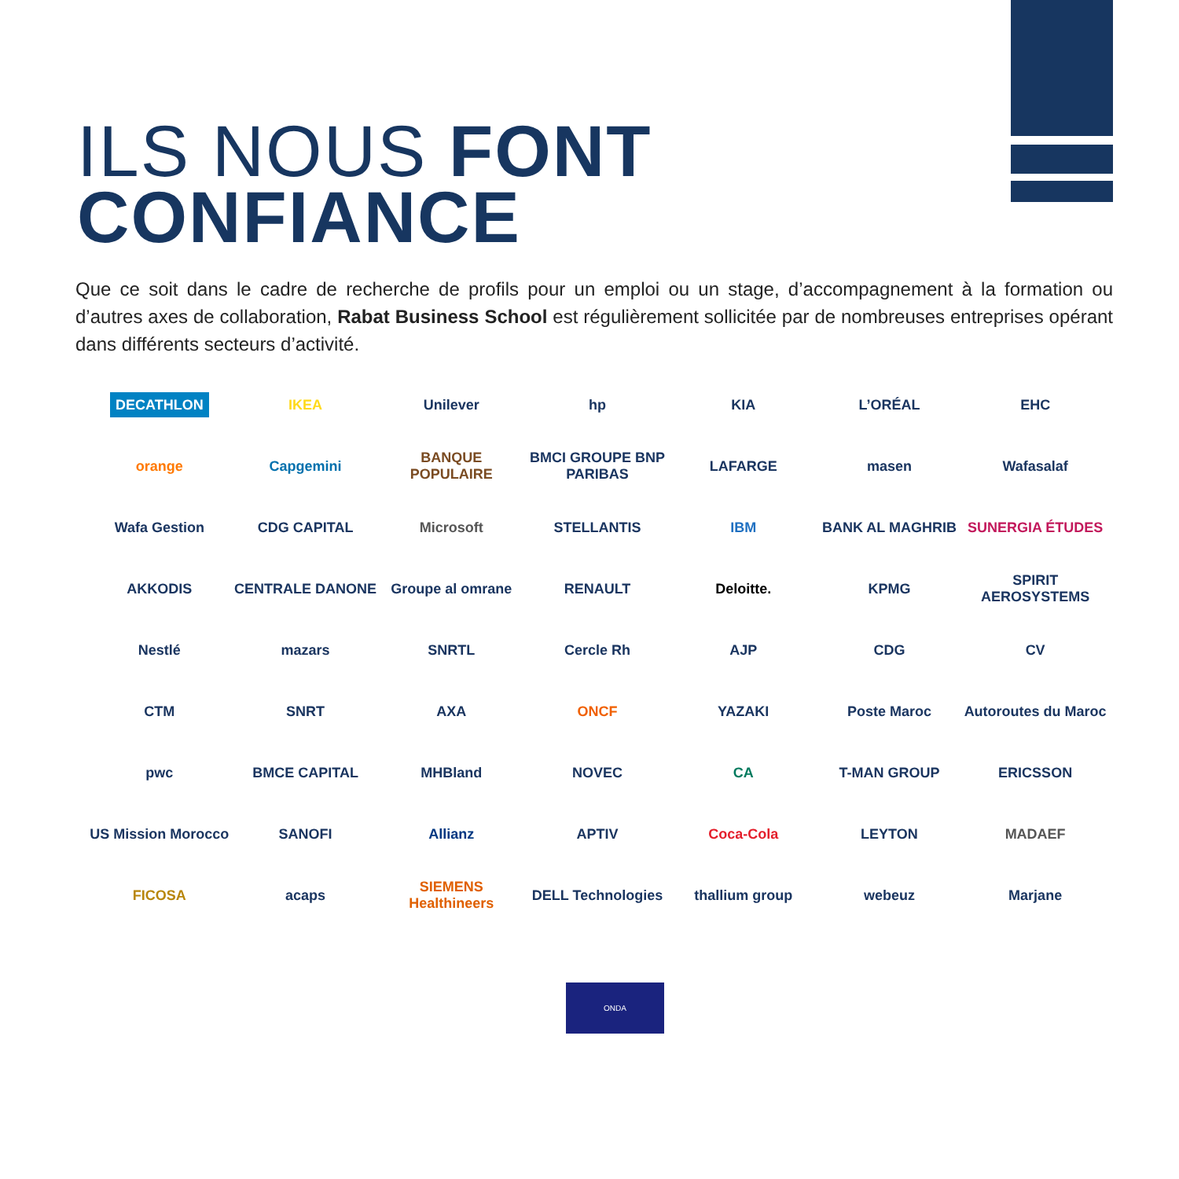ILS NOUS FONT
CONFIANCE
Que ce soit dans le cadre de recherche de profils pour un emploi ou un stage, d’accompagnement à la formation ou d’autres axes de collaboration, Rabat Business School est régulièrement sollicitée par de nombreuses entreprises opérant dans différents secteurs d’activité.
DECATHLON
IKEA
Unilever
hp
KIA
L’ORÉAL
EHC
orange
Capgemini
BANQUE POPULAIRE
BMCI GROUPE BNP PARIBAS
LAFARGE
masen
Wafasalaf
Wafa Gestion
CDG CAPITAL
Microsoft
STELLANTIS
IBM
BANK AL MAGHRIB
SUNERGIA ÉTUDES
AKKODIS
CENTRALE DANONE
Groupe al omrane
RENAULT
Deloitte.
KPMG
SPIRIT AEROSYSTEMS
Nestlé
mazars
SNRTL
Cercle Rh
AJP
CDG
CV
CTM
SNRT
AXA
ONCF
YAZAKI
Poste Maroc
Autoroutes du Maroc
pwc
BMCE CAPITAL
MHBland
NOVEC
CA
T-MAN GROUP
ERICSSON
US Mission Morocco
SANOFI
Allianz
APTIV
Coca-Cola
LEYTON
MADAEF
FICOSA
acaps
SIEMENS Healthineers
DELL Technologies
thallium group
webeuz
Marjane
ONDA